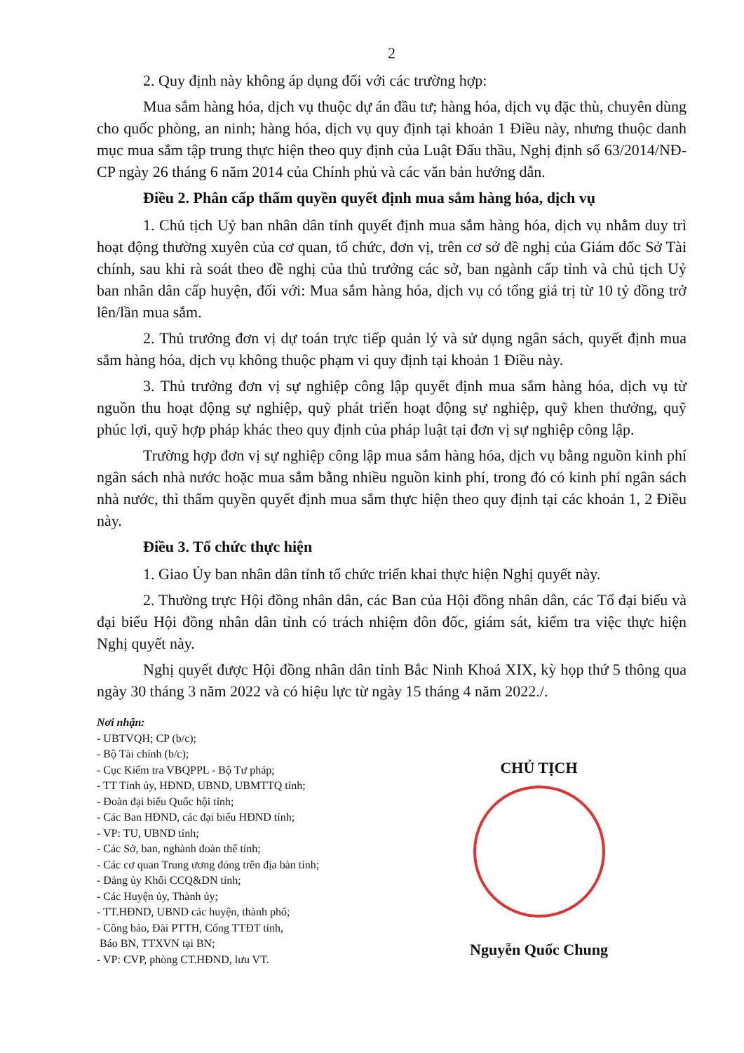2
2. Quy định này không áp dụng đối với các trường hợp:
Mua sắm hàng hóa, dịch vụ thuộc dự án đầu tư; hàng hóa, dịch vụ đặc thù, chuyên dùng cho quốc phòng, an ninh; hàng hóa, dịch vụ quy định tại khoản 1 Điều này, nhưng thuộc danh mục mua sắm tập trung thực hiện theo quy định của Luật Đấu thầu, Nghị định số 63/2014/NĐ-CP ngày 26 tháng 6 năm 2014 của Chính phủ và các văn bản hướng dẫn.
Điều 2. Phân cấp thẩm quyền quyết định mua sắm hàng hóa, dịch vụ
1. Chủ tịch Uỷ ban nhân dân tỉnh quyết định mua sắm hàng hóa, dịch vụ nhằm duy trì hoạt động thường xuyên của cơ quan, tổ chức, đơn vị, trên cơ sở đề nghị của Giám đốc Sở Tài chính, sau khi rà soát theo đề nghị của thủ trưởng các sở, ban ngành cấp tỉnh và chủ tịch Uỷ ban nhân dân cấp huyện, đối với: Mua sắm hàng hóa, dịch vụ có tổng giá trị từ 10 tỷ đồng trở lên/lần mua sắm.
2. Thủ trưởng đơn vị dự toán trực tiếp quản lý và sử dụng ngân sách, quyết định mua sắm hàng hóa, dịch vụ không thuộc phạm vi quy định tại khoản 1 Điều này.
3. Thủ trưởng đơn vị sự nghiệp công lập quyết định mua sắm hàng hóa, dịch vụ từ nguồn thu hoạt động sự nghiệp, quỹ phát triển hoạt động sự nghiệp, quỹ khen thưởng, quỹ phúc lợi, quỹ hợp pháp khác theo quy định của pháp luật tại đơn vị sự nghiệp công lập.
Trường hợp đơn vị sự nghiệp công lập mua sắm hàng hóa, dịch vụ bằng nguồn kinh phí ngân sách nhà nước hoặc mua sắm bằng nhiều nguồn kinh phí, trong đó có kinh phí ngân sách nhà nước, thì thẩm quyền quyết định mua sắm thực hiện theo quy định tại các khoản 1, 2 Điều này.
Điều 3. Tổ chức thực hiện
1. Giao Ủy ban nhân dân tỉnh tổ chức triển khai thực hiện Nghị quyết này.
2. Thường trực Hội đồng nhân dân, các Ban của Hội đồng nhân dân, các Tổ đại biểu và đại biểu Hội đồng nhân dân tỉnh có trách nhiệm đôn đốc, giám sát, kiểm tra việc thực hiện Nghị quyết này.
Nghị quyết được Hội đồng nhân dân tỉnh Bắc Ninh Khoá XIX, kỳ họp thứ 5 thông qua ngày 30 tháng 3 năm 2022 và có hiệu lực từ ngày 15 tháng 4 năm 2022./.
Nơi nhận:
- UBTVQH; CP (b/c);
- Bộ Tài chính (b/c);
- Cục Kiểm tra VBQPPL - Bộ Tư pháp;
- TT Tỉnh ủy, HĐND, UBND, UBMTTQ tỉnh;
- Đoàn đại biểu Quốc hội tỉnh;
- Các Ban HĐND, các đại biểu HĐND tỉnh;
- VP: TU, UBND tỉnh;
- Các Sở, ban, nghành đoàn thể tỉnh;
- Các cơ quan Trung ương đóng trên địa bàn tỉnh;
- Đảng ủy Khối CCQ&DN tỉnh;
- Các Huyện ủy, Thành ủy;
- TT.HĐND, UBND các huyện, thành phố;
- Công báo, Đài PTTH, Cổng TTĐT tỉnh,
Báo BN, TTXVN tại BN;
- VP: CVP, phòng CT.HĐND, lưu VT.
CHỦ TỊCH
Nguyễn Quốc Chung